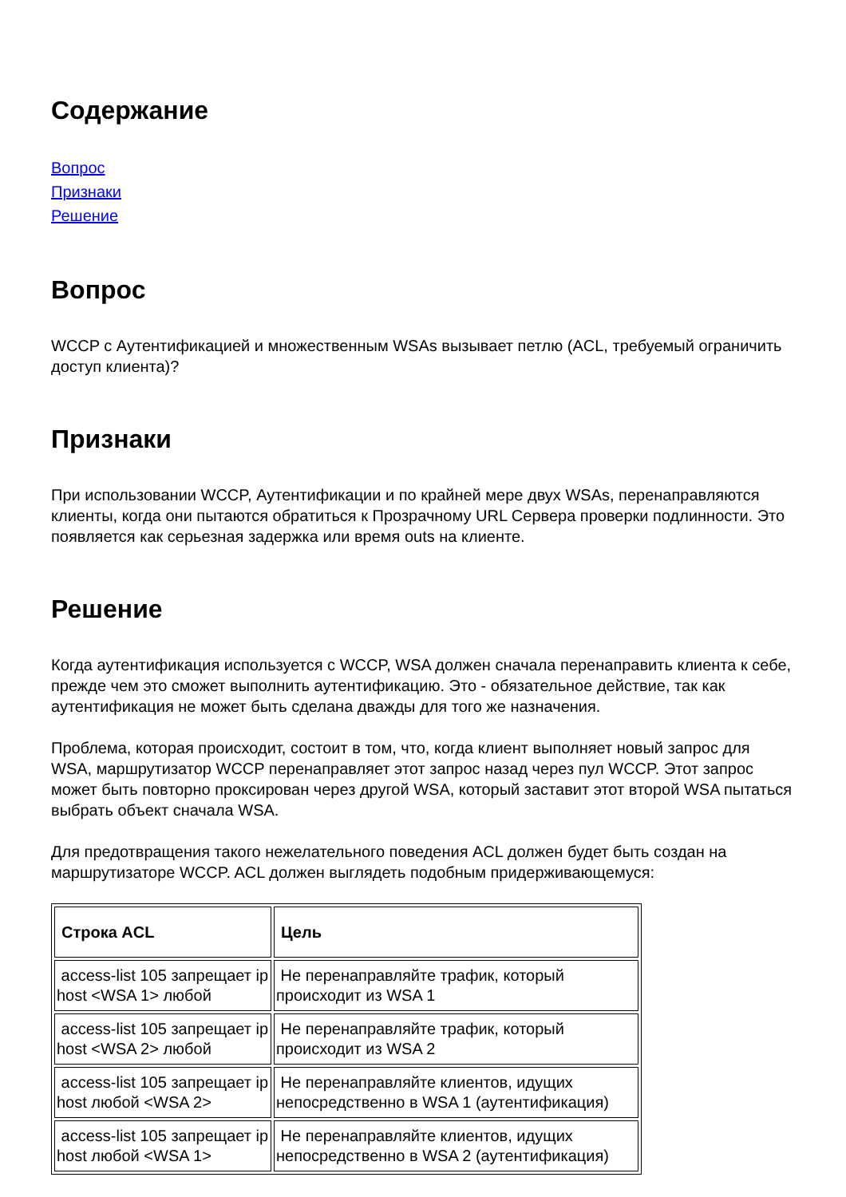Содержание
Вопрос
Признаки
Решение
Вопрос
WCCP с Аутентификацией и множественным WSAs вызывает петлю (ACL, требуемый ограничить доступ клиента)?
Признаки
При использовании WCCP, Аутентификации и по крайней мере двух WSAs, перенаправляются клиенты, когда они пытаются обратиться к Прозрачному URL Сервера проверки подлинности. Это появляется как серьезная задержка или время outs на клиенте.
Решение
Когда аутентификация используется с WCCP, WSA должен сначала перенаправить клиента к себе, прежде чем это сможет выполнить аутентификацию. Это - обязательное действие, так как аутентификация не может быть сделана дважды для того же назначения.
Проблема, которая происходит, состоит в том, что, когда клиент выполняет новый запрос для WSA, маршрутизатор WCCP перенаправляет этот запрос назад через пул WCCP. Этот запрос может быть повторно проксирован через другой WSA, который заставит этот второй WSA пытаться выбрать объект сначала WSA.
Для предотвращения такого нежелательного поведения ACL должен будет быть создан на маршрутизаторе WCCP. ACL должен выглядеть подобным придерживающемуся:
| Строка ACL | Цель |
| --- | --- |
| access-list 105 запрещает ip host <WSA 1> любой | Не перенаправляйте трафик, который происходит из WSA 1 |
| access-list 105 запрещает ip host <WSA 2> любой | Не перенаправляйте трафик, который происходит из WSA 2 |
| access-list 105 запрещает ip host любой <WSA 2> | Не перенаправляйте клиентов, идущих непосредственно в WSA 1 (аутентификация) |
| access-list 105 запрещает ip host любой <WSA 1> | Не перенаправляйте клиентов, идущих непосредственно в WSA 2 (аутентификация) |